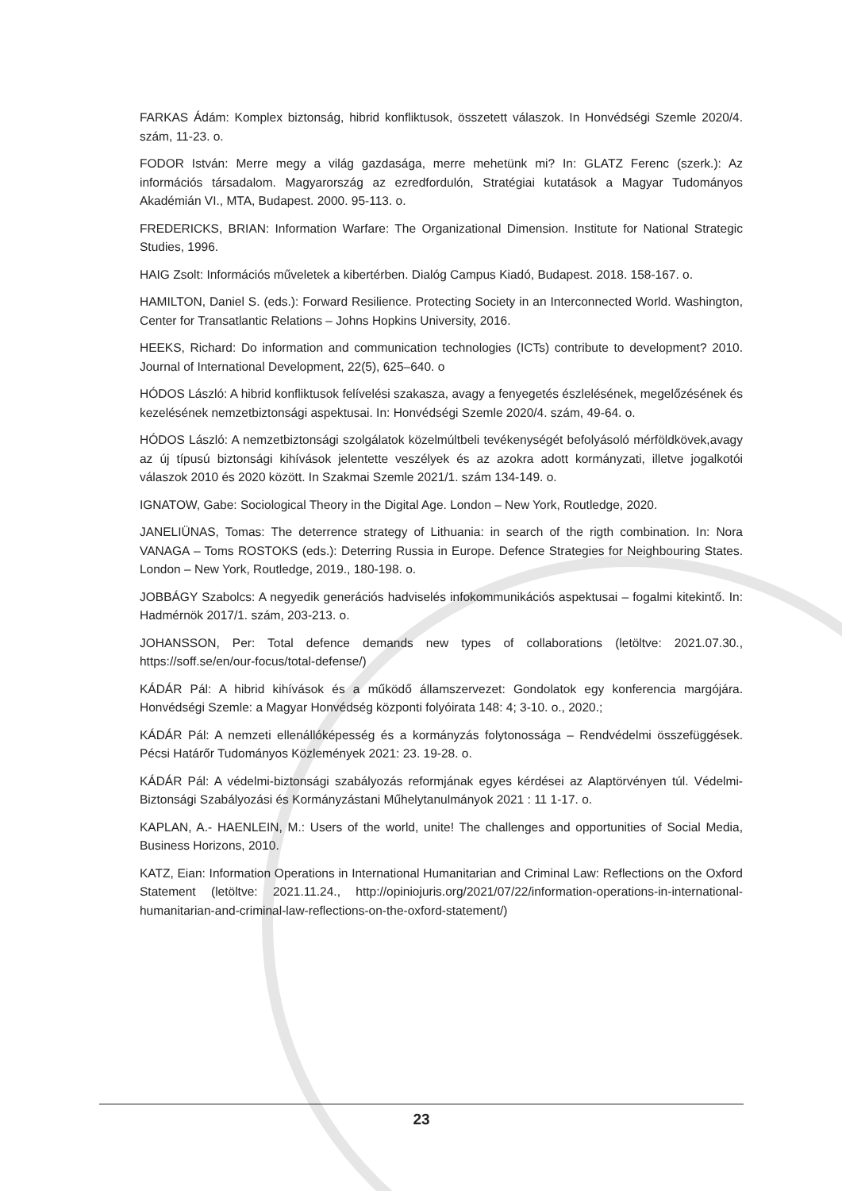FARKAS Ádám: Komplex biztonság, hibrid konfliktusok, összetett válaszok. In Honvédségi Szemle 2020/4. szám, 11-23. o.
FODOR István: Merre megy a világ gazdasága, merre mehetünk mi? In: GLATZ Ferenc (szerk.): Az információs társadalom. Magyarország az ezredfordulón, Stratégiai kutatások a Magyar Tudományos Akadémián VI., MTA, Budapest. 2000. 95-113. o.
FREDERICKS, BRIAN: Information Warfare: The Organizational Dimension. Institute for National Strategic Studies, 1996.
HAIG Zsolt: Információs műveletek a kibertérben. Dialóg Campus Kiadó, Budapest. 2018. 158-167. o.
HAMILTON, Daniel S. (eds.): Forward Resilience. Protecting Society in an Interconnected World. Washington, Center for Transatlantic Relations – Johns Hopkins University, 2016.
HEEKS, Richard: Do information and communication technologies (ICTs) contribute to development? 2010. Journal of International Development, 22(5), 625–640. o
HÓDOS László: A hibrid konfliktusok felívelési szakasza, avagy a fenyegetés észlelésének, megelőzésének és kezelésének nemzetbiztonsági aspektusai. In: Honvédségi Szemle 2020/4. szám, 49-64. o.
HÓDOS László: A nemzetbiztonsági szolgálatok közelmúltbeli tevékenységét befolyásoló mérföldkövek,avagy az új típusú biztonsági kihívások jelentette veszélyek és az azokra adott kormányzati, illetve jogalkotói válaszok 2010 és 2020 között. In Szakmai Szemle 2021/1. szám 134-149. o.
IGNATOW, Gabe: Sociological Theory in the Digital Age. London – New York, Routledge, 2020.
JANELIÜNAS, Tomas: The deterrence strategy of Lithuania: in search of the rigth combination. In: Nora VANAGA – Toms ROSTOKS (eds.): Deterring Russia in Europe. Defence Strategies for Neighbouring States. London – New York, Routledge, 2019., 180-198. o.
JOBBÁGY Szabolcs: A negyedik generációs hadviselés infokommunikációs aspektusai – fogalmi kitekintő. In: Hadmérnök 2017/1. szám, 203-213. o.
JOHANSSON, Per: Total defence demands new types of collaborations (letöltve: 2021.07.30., https://soff.se/en/our-focus/total-defense/)
KÁDÁR Pál: A hibrid kihívások és a működő államszervezet: Gondolatok egy konferencia margójára. Honvédségi Szemle: a Magyar Honvédség központi folyóirata 148: 4; 3-10. o., 2020.;
KÁDÁR Pál: A nemzeti ellenállóképesség és a kormányzás folytonossága – Rendvédelmi összefüggések. Pécsi Határőr Tudományos Közlemények 2021: 23. 19-28. o.
KÁDÁR Pál: A védelmi-biztonsági szabályozás reformjának egyes kérdései az Alaptörvényen túl. Védelmi-Biztonsági Szabályozási és Kormányzástani Műhelytanulmányok 2021 : 11 1-17. o.
KAPLAN, A.- HAENLEIN, M.: Users of the world, unite! The challenges and opportunities of Social Media, Business Horizons, 2010.
KATZ, Eian: Information Operations in International Humanitarian and Criminal Law: Reflections on the Oxford Statement (letöltve: 2021.11.24., http://opiniojuris.org/2021/07/22/information-operations-in-international-humanitarian-and-criminal-law-reflections-on-the-oxford-statement/)
23